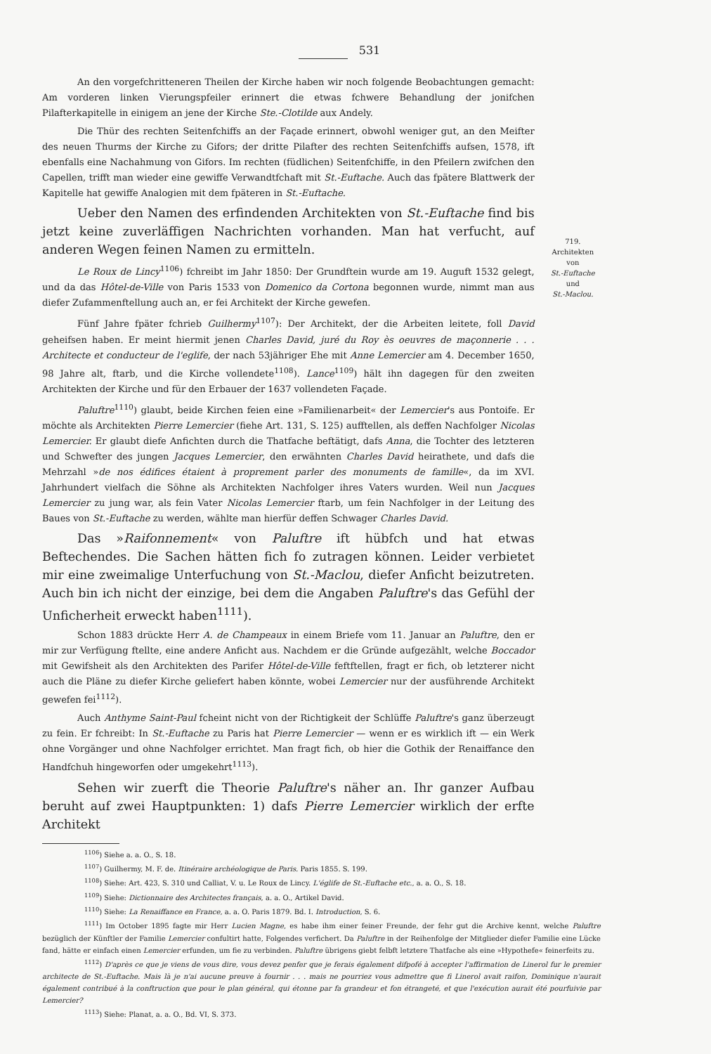531
An den vorgefchritteneren Theilen der Kirche haben wir noch folgende Beobachtungen gemacht: Am vorderen linken Vierungspfeiler erinnert die etwas fchwere Behandlung der jonifchen Pilafterkapitelle in einigem an jene der Kirche Ste.-Clotilde aux Andely.
Die Thür des rechten Seitenfchiffs an der Façade erinnert, obwohl weniger gut, an den Meifter des neuen Thurms der Kirche zu Gifors; der dritte Pilafter des rechten Seitenfchiffs aufsen, 1578, ift ebenfalls eine Nachahmung von Gifors. Im rechten (füdlichen) Seitenfchiffe, in den Pfeilern zwifchen den Capellen, trifft man wieder eine gewiffe Verwandtfchaft mit St.-Euftache. Auch das fpätere Blattwerk der Kapitelle hat gewiffe Analogien mit dem fpäteren in St.-Euftache.
Ueber den Namen des erfindenden Architekten von St.-Euftache find bis jetzt keine zuverläffigen Nachrichten vorhanden. Man hat verfucht, auf anderen Wegen feinen Namen zu ermitteln.
Le Roux de Lincy<sup>1106</sup>) fchreibt im Jahr 1850: Der Grundftein wurde am 19. Auguft 1532 gelegt, und da das Hôtel-de-Ville von Paris 1533 von Domenico da Cortona begonnen wurde, nimmt man aus diefer Zufammenftellung auch an, er fei Architekt der Kirche gewefen.
Fünf Jahre fpäter fchrieb Guilhermy<sup>1107</sup>): Der Architekt, der die Arbeiten leitete, foll David geheifsen haben. Er meint hiermit jenen Charles David, juré du Roy ès oeuvres de maçonnerie . . . Architecte et conducteur de l'eglife, der nach 53jähriger Ehe mit Anne Lemercier am 4. December 1650, 98 Jahre alt, ftarb, und die Kirche vollendete<sup>1108</sup>). Lance<sup>1109</sup>) hält ihn dagegen für den zweiten Architekten der Kirche und für den Erbauer der 1637 vollendeten Façade.
Paluftre<sup>1110</sup>) glaubt, beide Kirchen feien eine »Familienarbeit« der Lemercier's aus Pontoife. Er möchte als Architekten Pierre Lemercier (fiehe Art. 131, S. 125) aufftellen, als deffen Nachfolger Nicolas Lemercier. Er glaubt diefe Anfichten durch die Thatfache beftätigt, dafs Anna, die Tochter des letzteren und Schwefter des jungen Jacques Lemercier, den erwähnten Charles David heirathete, und dafs die Mehrzahl »de nos édifices étaient à proprement parler des monuments de famille«, da im XVI. Jahrhundert vielfach die Söhne als Architekten Nachfolger ihres Vaters wurden. Weil nun Jacques Lemercier zu jung war, als fein Vater Nicolas Lemercier ftarb, um fein Nachfolger in der Leitung des Baues von St.-Euftache zu werden, wählte man hierfür deffen Schwager Charles David.
Das »Raifonnement« von Paluftre ift hübfch und hat etwas Beftechendes. Die Sachen hätten fich fo zutragen können. Leider verbietet mir eine zweimalige Unterfuchung von St.-Maclou, diefer Anficht beizutreten. Auch bin ich nicht der einzige, bei dem die Angaben Paluftre's das Gefühl der Unficherheit erweckt haben<sup>1111</sup>).
Schon 1883 drückte Herr A. de Champeaux in einem Briefe vom 11. Januar an Paluftre, den er mir zur Verfügung ftellte, eine andere Anficht aus. Nachdem er die Gründe aufgezählt, welche Boccador mit Gewifsheit als den Architekten des Parifer Hôtel-de-Ville feftftellen, fragt er fich, ob letzterer nicht auch die Pläne zu diefer Kirche geliefert haben könnte, wobei Lemercier nur der ausführende Architekt gewefen fei<sup>1112</sup>).
Auch Anthyme Saint-Paul fcheint nicht von der Richtigkeit der Schlüffe Paluftre's ganz überzeugt zu fein. Er fchreibt: In St.-Euftache zu Paris hat Pierre Lemercier — wenn er es wirklich ift — ein Werk ohne Vorgänger und ohne Nachfolger errichtet. Man fragt fich, ob hier die Gothik der Renaiffance den Handfchuh hingeworfen oder umgekehrt<sup>1113</sup>).
Sehen wir zuerft die Theorie Paluftre's näher an. Ihr ganzer Aufbau beruht auf zwei Hauptpunkten: 1) dafs Pierre Lemercier wirklich der erfte Architekt
719.
Architekten
von
St.-Euftache
und
St.-Maclou.
<sup>1106</sup>) Siehe a. a. O., S. 18.
<sup>1107</sup>) Guilhermy, M. F. de. Itinéraire archéologique de Paris. Paris 1855. S. 199.
<sup>1108</sup>) Siehe: Art. 423, S. 310 und Calliat, V. u. Le Roux de Lincy. L'églife de St.-Euftache etc., a. a. O., S. 18.
<sup>1109</sup>) Siehe: Dictionnaire des Architectes français, a. a. O., Artikel David.
<sup>1110</sup>) Siehe: La Renaiffance en France, a. a. O. Paris 1879. Bd. I. Introduction, S. 6.
<sup>1111</sup>) Im October 1895 fagte mir Herr Lucien Magne, es habe ihm einer feiner Freunde, der fehr gut die Archive kennt, welche Paluftre bezüglich der Künftler der Familie Lemercier confultirt hatte, Folgendes verfichert. Da Paluftre in der Reihenfolge der Mitglieder diefer Familie eine Lücke fand, hätte er einfach einen Lemercier erfunden, um fie zu verbinden. Paluftre übrigens giebt felbft letztere Thatfache als eine »Hypothefe« feinerfeits zu.
<sup>1112</sup>) D'après ce que je viens de vous dire, vous devez penfer que je ferais également difpofé à accepter l'affirmation de Linerol fur le premier architecte de St.-Euftache. Mais là je n'ai aucune preuve à fournir . . . mais ne pourriez vous admettre que fi Linerol avait raifon, Dominique n'aurait également contribué à la conftruction que pour le plan général, qui étonne par fa grandeur et fon étrangeté, et que l'exécution aurait été pourfuivie par Lemercier?
<sup>1113</sup>) Siehe: Planat, a. a. O., Bd. VI, S. 373.